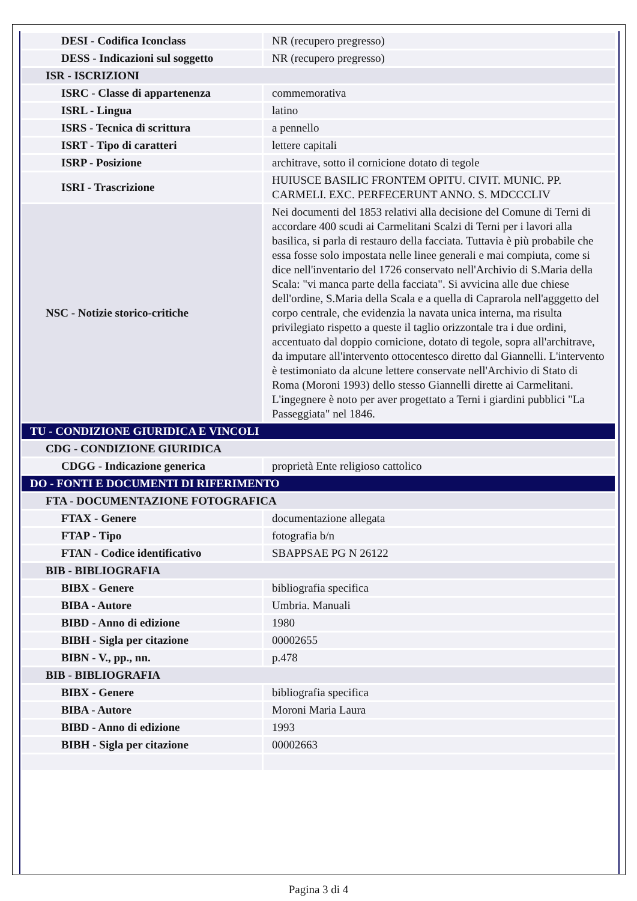| DESI - Codifica Iconclass | NR (recupero pregresso) |
| DESS - Indicazioni sul soggetto | NR (recupero pregresso) |
| ISR - ISCRIZIONI | |
| ISRC - Classe di appartenenza | commemorativa |
| ISRL - Lingua | latino |
| ISRS - Tecnica di scrittura | a pennello |
| ISRT - Tipo di caratteri | lettere capitali |
| ISRP - Posizione | architrave, sotto il cornicione dotato di tegole |
| ISRI - Trascrizione | HUIUSCE BASILIC FRONTEM OPITU. CIVIT. MUNIC. PP. CARMELI. EXC. PERFECERUNT ANNO. S. MDCCCLIV |
| NSC - Notizie storico-critiche | Nei documenti del 1853 relativi alla decisione del Comune di Terni di accordare 400 scudi ai Carmelitani Scalzi di Terni per i lavori alla basilica, si parla di restauro della facciata. Tuttavia è più probabile che essa fosse solo impostata nelle linee generali e mai compiuta, come si dice nell'inventario del 1726 conservato nell'Archivio di S.Maria della Scala: "vi manca parte della facciata". Si avvicina alle due chiese dell'ordine, S.Maria della Scala e a quella di Caprarola nell'agggetto del corpo centrale, che evidenzia la navata unica interna, ma risulta privilegiato rispetto a queste il taglio orizzontale tra i due ordini, accentuato dal doppio cornicione, dotato di tegole, sopra all'architrave, da imputare all'intervento ottocentesco diretto dal Giannelli. L'intervento è testimoniato da alcune lettere conservate nell'Archivio di Stato di Roma (Moroni 1993) dello stesso Giannelli dirette ai Carmelitani. L'ingegnere è noto per aver progettato a Terni i giardini pubblici "La Passeggiata" nel 1846. |
| TU - CONDIZIONE GIURIDICA E VINCOLI | |
| CDG - CONDIZIONE GIURIDICA | |
| CDGG - Indicazione generica | proprietà Ente religioso cattolico |
| DO - FONTI E DOCUMENTI DI RIFERIMENTO | |
| FTA - DOCUMENTAZIONE FOTOGRAFICA | |
| FTAX - Genere | documentazione allegata |
| FTAP - Tipo | fotografia b/n |
| FTAN - Codice identificativo | SBAPPSAE PG N 26122 |
| BIB - BIBLIOGRAFIA | |
| BIBX - Genere | bibliografia specifica |
| BIBA - Autore | Umbria. Manuali |
| BIBD - Anno di edizione | 1980 |
| BIBH - Sigla per citazione | 00002655 |
| BIBN - V., pp., nn. | p.478 |
| BIB - BIBLIOGRAFIA | |
| BIBX - Genere | bibliografia specifica |
| BIBA - Autore | Moroni Maria Laura |
| BIBD - Anno di edizione | 1993 |
| BIBH - Sigla per citazione | 00002663 |
Pagina 3 di 4